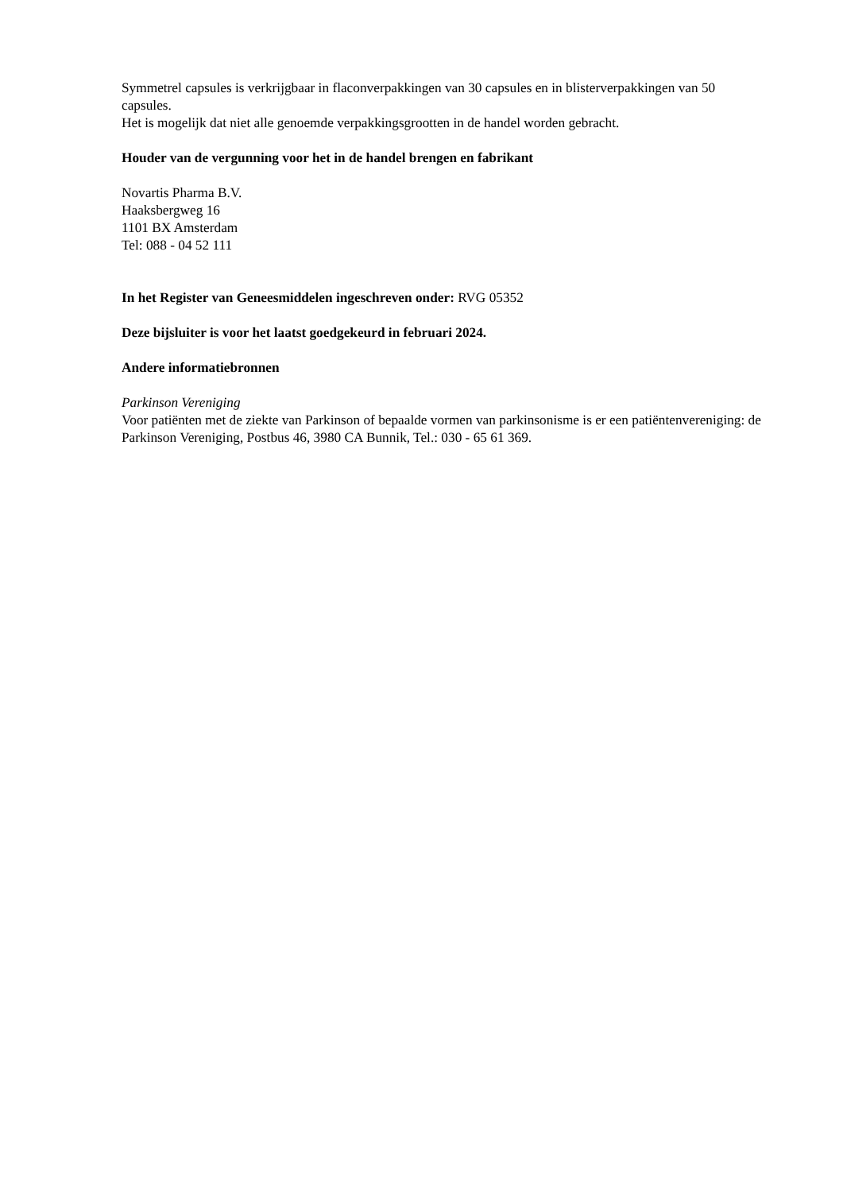Symmetrel capsules is verkrijgbaar in flaconverpakkingen van 30 capsules en in blisterverpakkingen van 50 capsules.
Het is mogelijk dat niet alle genoemde verpakkingsgrootten in de handel worden gebracht.
Houder van de vergunning voor het in de handel brengen en fabrikant
Novartis Pharma B.V.
Haaksbergweg 16
1101 BX Amsterdam
Tel: 088 - 04 52 111
In het Register van Geneesmiddelen ingeschreven onder: RVG 05352
Deze bijsluiter is voor het laatst goedgekeurd in februari 2024.
Andere informatiebronnen
Parkinson Vereniging
Voor patiënten met de ziekte van Parkinson of bepaalde vormen van parkinsonisme is er een patiëntenvereniging: de Parkinson Vereniging, Postbus 46, 3980 CA Bunnik, Tel.: 030 - 65 61 369.